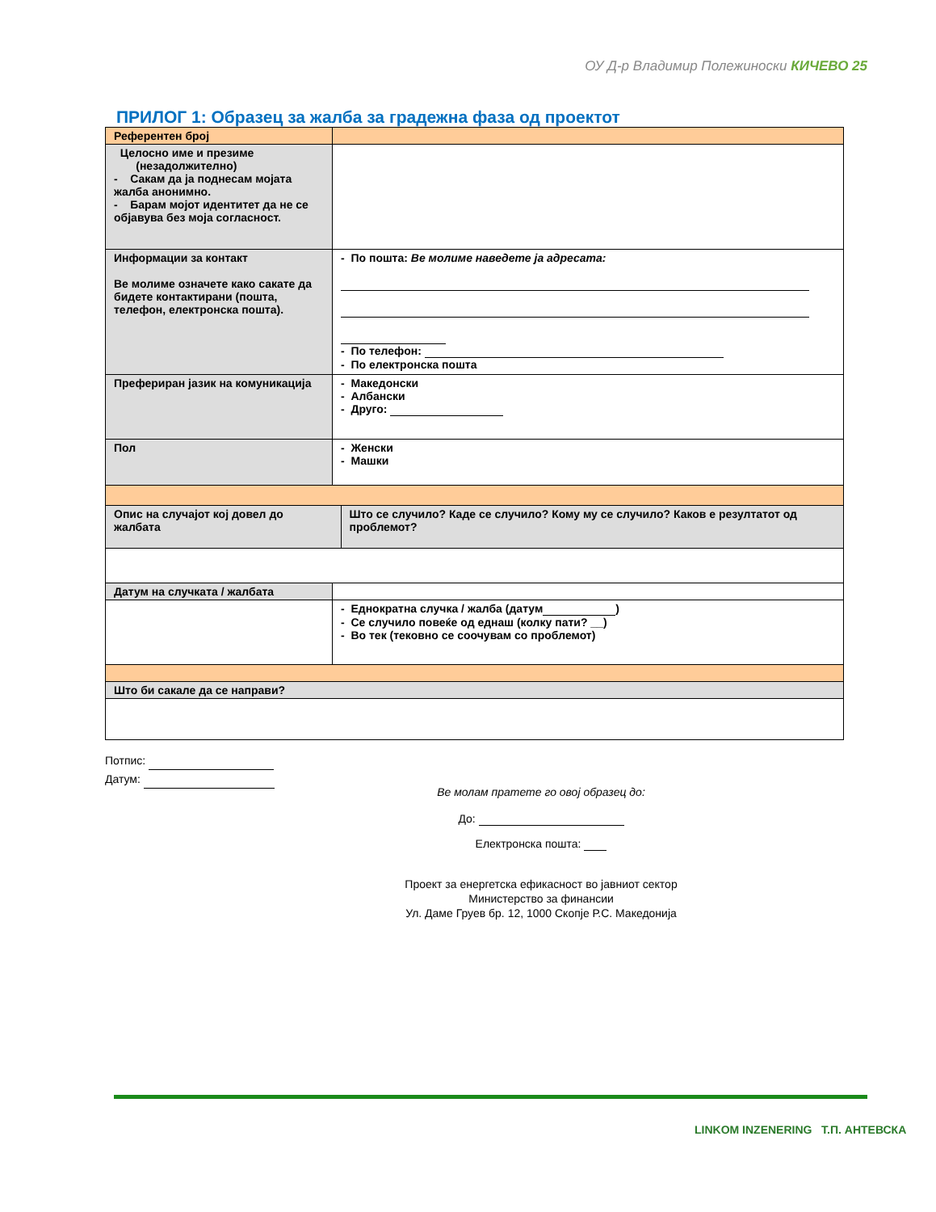ОУ Д-р Владимир Полежиноски КИЧЕВО 25
ПРИЛОГ 1: Образец за жалба за градежна фаза од проектот
| Референтен број | | |
| Целосно име и презиме (незадолжително) - Сакам да ја поднесам мојата жалба анонимно. - Барам мојот идентитет да не се објавува без моја согласност. | | |
| Информации за контакт Ве молиме означете како сакате да бидете контактирани (пошта, телефон, електронска пошта). | - По пошта: Ве молиме наведете ја адресата: - По телефон: - По електронска пошта | |
| Преферирaн јазик на комуникација | - Македонски - Албански - Друго: | |
| Пол | - Женски - Машки | |
| Опис на случајот кој довел до жалбата | | Што се случило? Каде се случило? Кому му се случило? Каков е резултатот од проблемот? |
| Датум на случката / жалбата | | |
| | - Еднократна случка / жалба (датум ) - Се случило повеќе од еднаш (колку пати? __) - Во тек (тековно се соочувам со проблемот) | |
| Што би сакале да се направи? | | |
Потпис:
Датум:
Ве молам пратете го овој образец до:
До:
Електронска пошта:
Проект за енергетска ефикасност во јавниот сектор
Министерство за финансии
Ул. Даме Груев бр. 12, 1000 Скопје Р.С. Македонија
LINKOM INZENERING Т.П. АНТЕВСКА